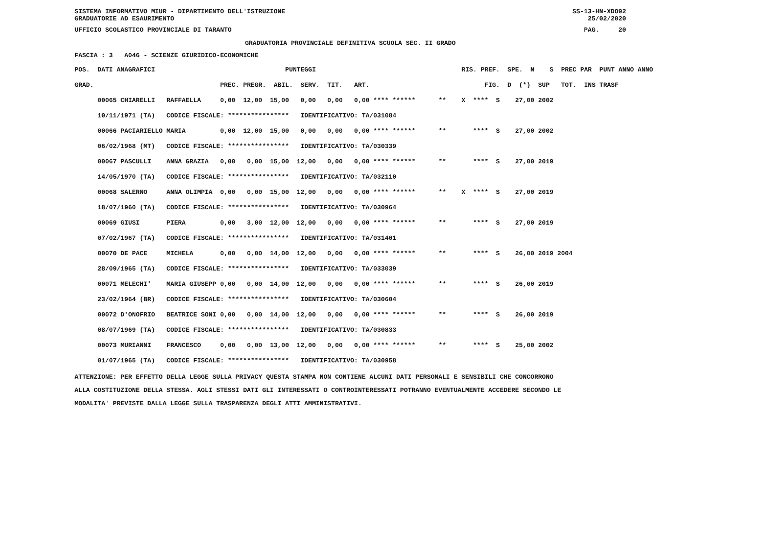SISTEMA INFORMATIVO MIUR - DIPARTIMENTO DELL'ISTRUZIONE SS-13-HN-XDO92
GRADUATORIE AD ESAURIMENTO 25/02/2020
UFFICIO SCOLASTICO PROVINCIALE DI TARANTO PAG. 20
GRADUATORIA PROVINCIALE DEFINITIVA SCUOLA SEC. II GRADO
FASCIA : 3 A046 - SCIENZE GIURIDICO-ECONOMICHE
| POS. DATI ANAGRAFICI | | PUNTEGGI | RIS. PREF. SPE. N S PREC PAR PUNT ANNO ANNO |
| --- | --- | --- | --- |
| GRAD. | | PREC. PREGR. ABIL. SERV. TIT. ART. | FIG. D (*) SUP TOT. INS TRASF |
| 00065 CHIARELLI | RAFFAELLA | 0,00 12,00 15,00 0,00 0,00 0,00 **** ****** | ** X **** S 27,00 2002 |
| 10/11/1971 (TA) | CODICE FISCALE: **************** IDENTIFICATIVO: TA/031084 | | |
| 00066 PACIARIELLO | MARIA | 0,00 12,00 15,00 0,00 0,00 0,00 **** ****** | ** **** S 27,00 2002 |
| 06/02/1968 (MT) | CODICE FISCALE: **************** IDENTIFICATIVO: TA/030339 | | |
| 00067 PASCULLI | ANNA GRAZIA | 0,00 0,00 15,00 12,00 0,00 0,00 **** ****** | ** **** S 27,00 2019 |
| 14/05/1970 (TA) | CODICE FISCALE: **************** IDENTIFICATIVO: TA/032110 | | |
| 00068 SALERNO | ANNA OLIMPIA | 0,00 0,00 15,00 12,00 0,00 0,00 **** ****** | ** X **** S 27,00 2019 |
| 18/07/1960 (TA) | CODICE FISCALE: **************** IDENTIFICATIVO: TA/030964 | | |
| 00069 GIUSI | PIERA | 0,00 3,00 12,00 12,00 0,00 0,00 **** ****** | ** **** S 27,00 2019 |
| 07/02/1967 (TA) | CODICE FISCALE: **************** IDENTIFICATIVO: TA/031401 | | |
| 00070 DE PACE | MICHELA | 0,00 0,00 14,00 12,00 0,00 0,00 **** ****** | ** **** S 26,00 2019 2004 |
| 28/09/1965 (TA) | CODICE FISCALE: **************** IDENTIFICATIVO: TA/033039 | | |
| 00071 MELECHI' | MARIA GIUSEPP | 0,00 0,00 14,00 12,00 0,00 0,00 **** ****** | ** **** S 26,00 2019 |
| 23/02/1964 (BR) | CODICE FISCALE: **************** IDENTIFICATIVO: TA/030604 | | |
| 00072 D'ONOFRIO | BEATRICE SONI | 0,00 0,00 14,00 12,00 0,00 0,00 **** ****** | ** **** S 26,00 2019 |
| 08/07/1969 (TA) | CODICE FISCALE: **************** IDENTIFICATIVO: TA/030833 | | |
| 00073 MURIANNI | FRANCESCO | 0,00 0,00 13,00 12,00 0,00 0,00 **** ****** | ** **** S 25,00 2002 |
| 01/07/1965 (TA) | CODICE FISCALE: **************** IDENTIFICATIVO: TA/030958 | | |
ATTENZIONE: PER EFFETTO DELLA LEGGE SULLA PRIVACY QUESTA STAMPA NON CONTIENE ALCUNI DATI PERSONALI E SENSIBILI CHE CONCORRONO
ALLA COSTITUZIONE DELLA STESSA. AGLI STESSI DATI GLI INTERESSATI O CONTROINTERESSATI POTRANNO EVENTUALMENTE ACCEDERE SECONDO LE
MODALITA' PREVISTE DALLA LEGGE SULLA TRASPARENZA DEGLI ATTI AMMINISTRATIVI.